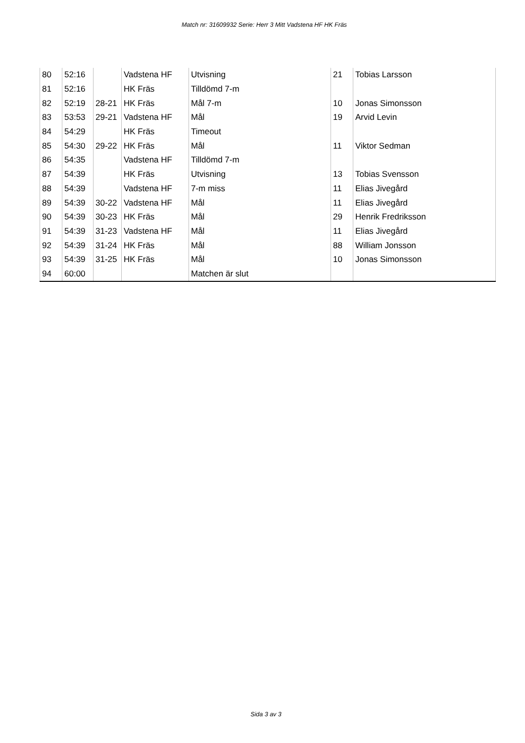Match nr: 31609932 Serie: Herr 3 Mitt Vadstena HF HK Fräs
| 80 | 52:16 | | Vadstena HF | Utvisning | 21 | Tobias Larsson |
| 81 | 52:16 | | HK Fräs | Tilldömd 7-m | | |
| 82 | 52:19 | 28-21 | HK Fräs | Mål 7-m | 10 | Jonas Simonsson |
| 83 | 53:53 | 29-21 | Vadstena HF | Mål | 19 | Arvid Levin |
| 84 | 54:29 | | HK Fräs | Timeout | | |
| 85 | 54:30 | 29-22 | HK Fräs | Mål | 11 | Viktor Sedman |
| 86 | 54:35 | | Vadstena HF | Tilldömd 7-m | | |
| 87 | 54:39 | | HK Fräs | Utvisning | 13 | Tobias Svensson |
| 88 | 54:39 | | Vadstena HF | 7-m miss | 11 | Elias Jivegård |
| 89 | 54:39 | 30-22 | Vadstena HF | Mål | 11 | Elias Jivegård |
| 90 | 54:39 | 30-23 | HK Fräs | Mål | 29 | Henrik Fredriksson |
| 91 | 54:39 | 31-23 | Vadstena HF | Mål | 11 | Elias Jivegård |
| 92 | 54:39 | 31-24 | HK Fräs | Mål | 88 | William Jonsson |
| 93 | 54:39 | 31-25 | HK Fräs | Mål | 10 | Jonas Simonsson |
| 94 | 60:00 | | | Matchen är slut | | |
Sida 3 av 3